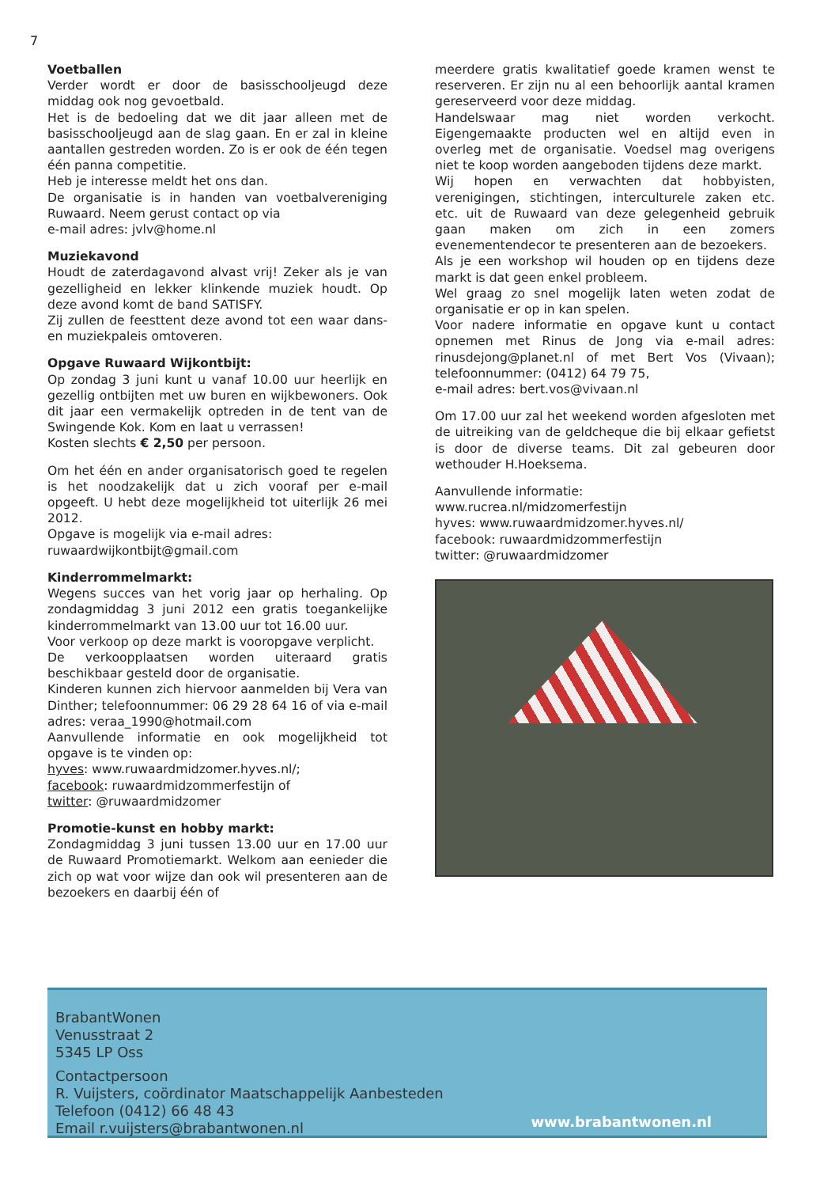7
Voetballen
Verder wordt er door de basisschooljeugd deze middag ook nog gevoetbald.
Het is de bedoeling dat we dit jaar alleen met de basisschooljeugd aan de slag gaan. En er zal in kleine aantallen gestreden worden. Zo is er ook de één tegen één panna competitie.
Heb je interesse meldt het ons dan.
De organisatie is in handen van voetbalvereniging Ruwaard. Neem gerust contact op via
e-mail adres: jvlv@home.nl
Muziekavond
Houdt de zaterdagavond alvast vrij! Zeker als je van gezelligheid en lekker klinkende muziek houdt. Op deze avond komt de band SATISFY.
Zij zullen de feesttent deze avond tot een waar dans- en muziekpaleis omtoveren.
Opgave Ruwaard Wijkontbijt:
Op zondag 3 juni kunt u vanaf 10.00 uur heerlijk en gezellig ontbijten met uw buren en wijkbewoners. Ook dit jaar een vermakelijk optreden in de tent van de Swingende Kok. Kom en laat u verrassen!
Kosten slechts € 2,50 per persoon.
Om het één en ander organisatorisch goed te regelen is het noodzakelijk dat u zich vooraf per e-mail opgeeft. U hebt deze mogelijkheid tot uiterlijk 26 mei 2012.
Opgave is mogelijk via e-mail adres:
ruwaardwijkontbijt@gmail.com
Kinderrommelmarkt:
Wegens succes van het vorig jaar op herhaling. Op zondagmiddag 3 juni 2012 een gratis toegankelijke kinderrommelmarkt van 13.00 uur tot 16.00 uur.
Voor verkoop op deze markt is vooropgave verplicht.
De verkoopplaatsen worden uiteraard gratis beschikbaar gesteld door de organisatie.
Kinderen kunnen zich hiervoor aanmelden bij Vera van Dinther; telefoonnummer: 06 29 28 64 16 of via e-mail adres: veraa_1990@hotmail.com
Aanvullende informatie en ook mogelijkheid tot opgave is te vinden op:
hyves: www.ruwaardmidzomer.hyves.nl/;
facebook: ruwaardmidzommerfestijn of
twitter: @ruwaardmidzomer
Promotie-kunst en hobby markt:
Zondagmiddag 3 juni tussen 13.00 uur en 17.00 uur de Ruwaard Promotiemarkt. Welkom aan eenieder die zich op wat voor wijze dan ook wil presenteren aan de bezoekers en daarbij één of
meerdere gratis kwalitatief goede kramen wenst te reserveren. Er zijn nu al een behoorlijk aantal kramen gereserveerd voor deze middag.
Handelswaar mag niet worden verkocht. Eigengemaakte producten wel en altijd even in overleg met de organisatie. Voedsel mag overigens niet te koop worden aangeboden tijdens deze markt.
Wij hopen en verwachten dat hobbyisten, verenigingen, stichtingen, interculturele zaken etc. etc. uit de Ruwaard van deze gelegenheid gebruik gaan maken om zich in een zomers evenementendecor te presenteren aan de bezoekers.
Als je een workshop wil houden op en tijdens deze markt is dat geen enkel probleem.
Wel graag zo snel mogelijk laten weten zodat de organisatie er op in kan spelen.
Voor nadere informatie en opgave kunt u contact opnemen met Rinus de Jong via e-mail adres: rinusdejong@planet.nl of met Bert Vos (Vivaan); telefoonnummer: (0412) 64 79 75,
e-mail adres: bert.vos@vivaan.nl
Om 17.00 uur zal het weekend worden afgesloten met de uitreiking van de geldcheque die bij elkaar gefietst is door de diverse teams. Dit zal gebeuren door wethouder H.Hoeksema.
Aanvullende informatie:
www.rucrea.nl/midzomerfestijn
hyves: www.ruwaardmidzomer.hyves.nl/
facebook: ruwaardmidzommerfestijn
twitter: @ruwaardmidzomer
BrabantWonen
Venusstraat 2
5345 LP Oss
Contactpersoon
R. Vuijsters, coördinator Maatschappelijk Aanbesteden
Telefoon (0412) 66 48 43
Email r.vuijsters@brabantwonen.nl
www.brabantwonen.nl